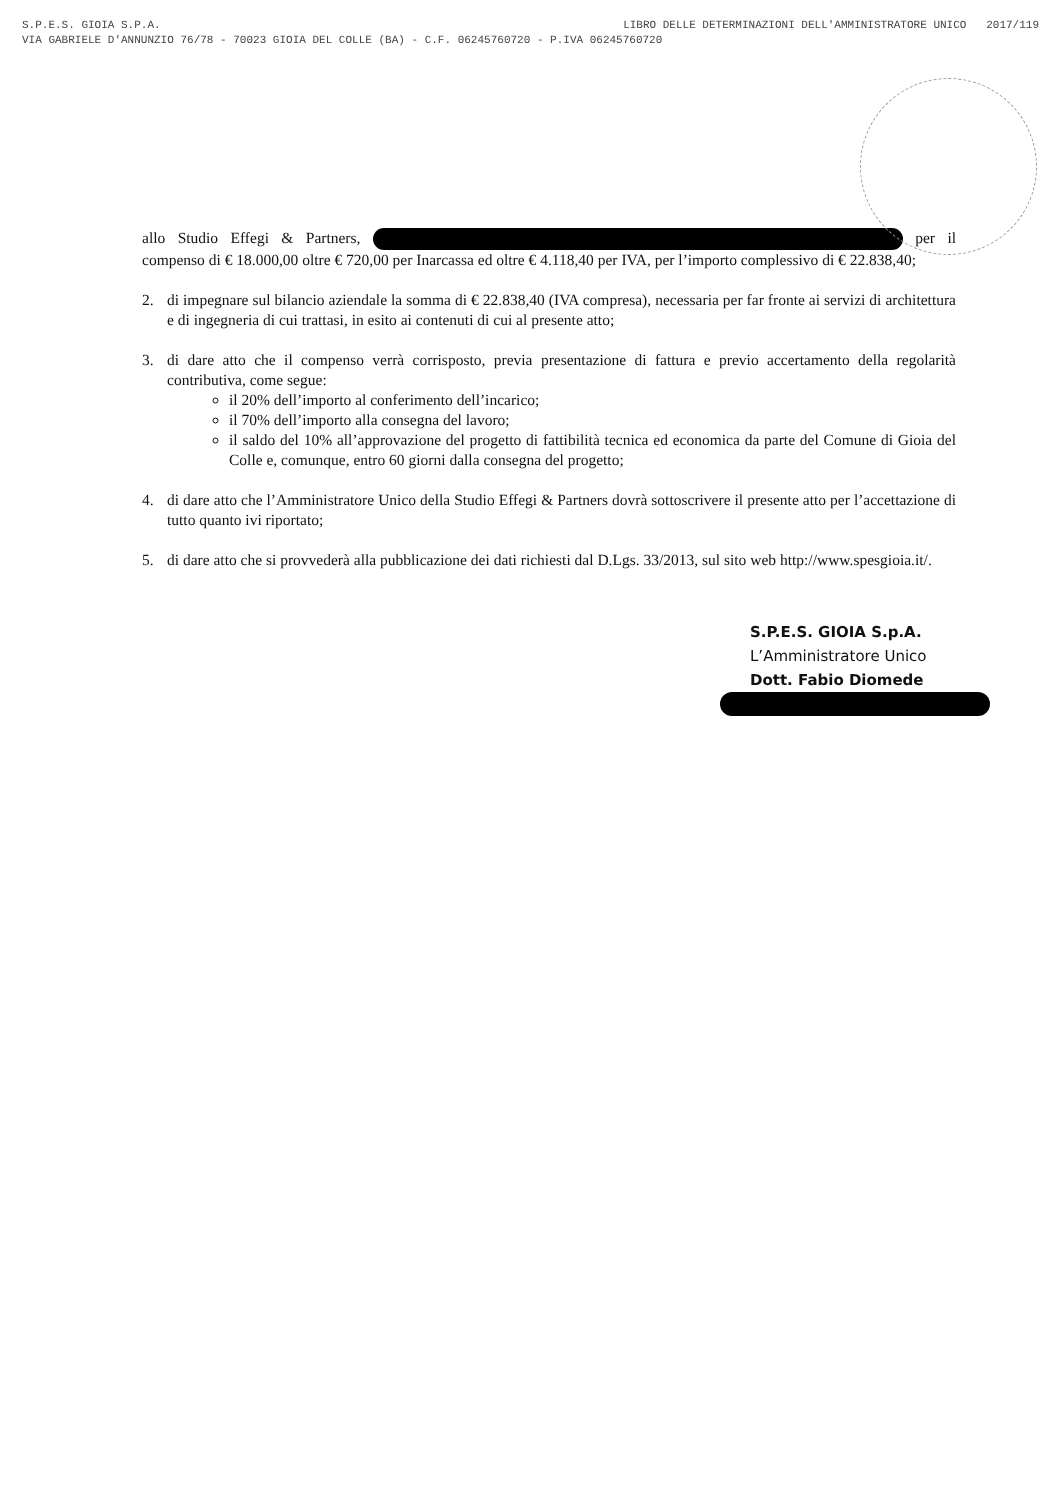S.P.E.S. GIOIA S.P.A. LIBRO DELLE DETERMINAZIONI DELL'AMMINISTRATORE UNICO 2017/119
VIA GABRIELE D'ANNUNZIO 76/78 - 70023 GIOIA DEL COLLE (BA) - C.F. 06245760720 - P.IVA 06245760720
allo Studio Effegi & Partners, per il compenso di € 18.000,00 oltre € 720,00 per Inarcassa ed oltre € 4.118,40 per IVA, per l’importo complessivo di € 22.838,40;
2. di impegnare sul bilancio aziendale la somma di € 22.838,40 (IVA compresa), necessaria per far fronte ai servizi di architettura e di ingegneria di cui trattasi, in esito ai contenuti di cui al presente atto;
3. di dare atto che il compenso verrà corrisposto, previa presentazione di fattura e previo accertamento della regolarità contributiva, come segue:
il 20% dell’importo al conferimento dell’incarico;
il 70% dell’importo alla consegna del lavoro;
il saldo del 10% all’approvazione del progetto di fattibilità tecnica ed economica da parte del Comune di Gioia del Colle e, comunque, entro 60 giorni dalla consegna del progetto;
4. di dare atto che l’Amministratore Unico della Studio Effegi & Partners dovrà sottoscrivere il presente atto per l’accettazione di tutto quanto ivi riportato;
5. di dare atto che si provvederà alla pubblicazione dei dati richiesti dal D.Lgs. 33/2013, sul sito web http://www.spesgioia.it/.
S.P.E.S. GIOIA S.p.A.
L’Amministratore Unico
Dott. Fabio Diomede